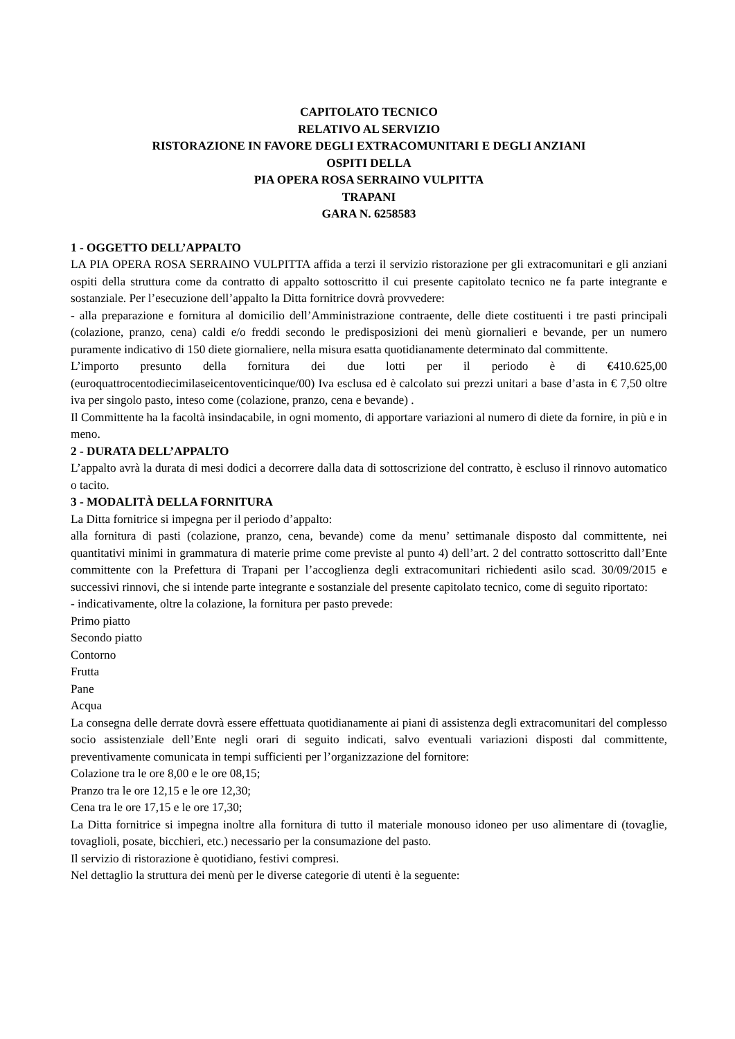CAPITOLATO TECNICO
RELATIVO AL SERVIZIO
RISTORAZIONE IN FAVORE DEGLI EXTRACOMUNITARI E DEGLI ANZIANI
OSPITI DELLA
PIA OPERA ROSA SERRAINO VULPITTA
TRAPANI
GARA N. 6258583
1 - OGGETTO DELL’APPALTO
LA PIA OPERA ROSA SERRAINO VULPITTA affida a terzi il servizio ristorazione per gli extracomunitari e gli anziani ospiti della struttura come da contratto di appalto sottoscritto il cui presente capitolato tecnico ne fa parte integrante e sostanziale. Per l’esecuzione dell’appalto la Ditta fornitrice dovrà provvedere:
- alla preparazione e fornitura al domicilio dell’Amministrazione contraente, delle diete costituenti i tre pasti principali (colazione, pranzo, cena) caldi e/o freddi secondo le predisposizioni dei menù giornalieri e bevande, per un numero puramente indicativo di 150 diete giornaliere, nella misura esatta quotidianamente determinato dal committente.
L’importo presunto della fornitura dei due lotti per il periodo è di €410.625,00 (euroquattrocentodiecimilaseicentoventicinque/00) Iva esclusa ed è calcolato sui prezzi unitari a base d’asta in € 7,50 oltre iva per singolo pasto, inteso come (colazione, pranzo, cena e bevande) .
Il Committente ha la facoltà insindacabile, in ogni momento, di apportare variazioni al numero di diete da fornire, in più e in meno.
2 - DURATA DELL’APPALTO
L’appalto avrà la durata di mesi dodici a decorrere dalla data di sottoscrizione del contratto, è escluso il rinnovo automatico o tacito.
3 - MODALITÀ DELLA FORNITURA
La Ditta fornitrice si impegna per il periodo d’appalto:
alla fornitura di pasti (colazione, pranzo, cena, bevande) come da menu’ settimanale disposto dal committente, nei quantitativi minimi in grammatura di materie prime come previste al punto 4) dell’art. 2 del contratto sottoscritto dall’Ente committente con la Prefettura di Trapani per l’accoglienza degli extracomunitari richiedenti asilo scad. 30/09/2015 e successivi rinnovi, che si intende parte integrante e sostanziale del presente capitolato tecnico, come di seguito riportato:
- indicativamente, oltre la colazione, la fornitura per pasto prevede:
Primo piatto
Secondo piatto
Contorno
Frutta
Pane
Acqua
La consegna delle derrate dovrà essere effettuata quotidianamente ai piani di assistenza degli extracomunitari del complesso socio assistenziale dell’Ente negli orari di seguito indicati, salvo eventuali variazioni disposti dal committente, preventivamente comunicata in tempi sufficienti per l’organizzazione del fornitore:
Colazione tra le ore 8,00 e le ore 08,15;
Pranzo tra le ore 12,15 e le ore 12,30;
Cena tra le ore 17,15 e le ore 17,30;
La Ditta fornitrice si impegna inoltre alla fornitura di tutto il materiale monouso idoneo per uso alimentare di (tovaglie, tovaglioli, posate, bicchieri, etc.) necessario per la consumazione del pasto.
Il servizio di ristorazione è quotidiano, festivi compresi.
Nel dettaglio la struttura dei menù per le diverse categorie di utenti è la seguente: